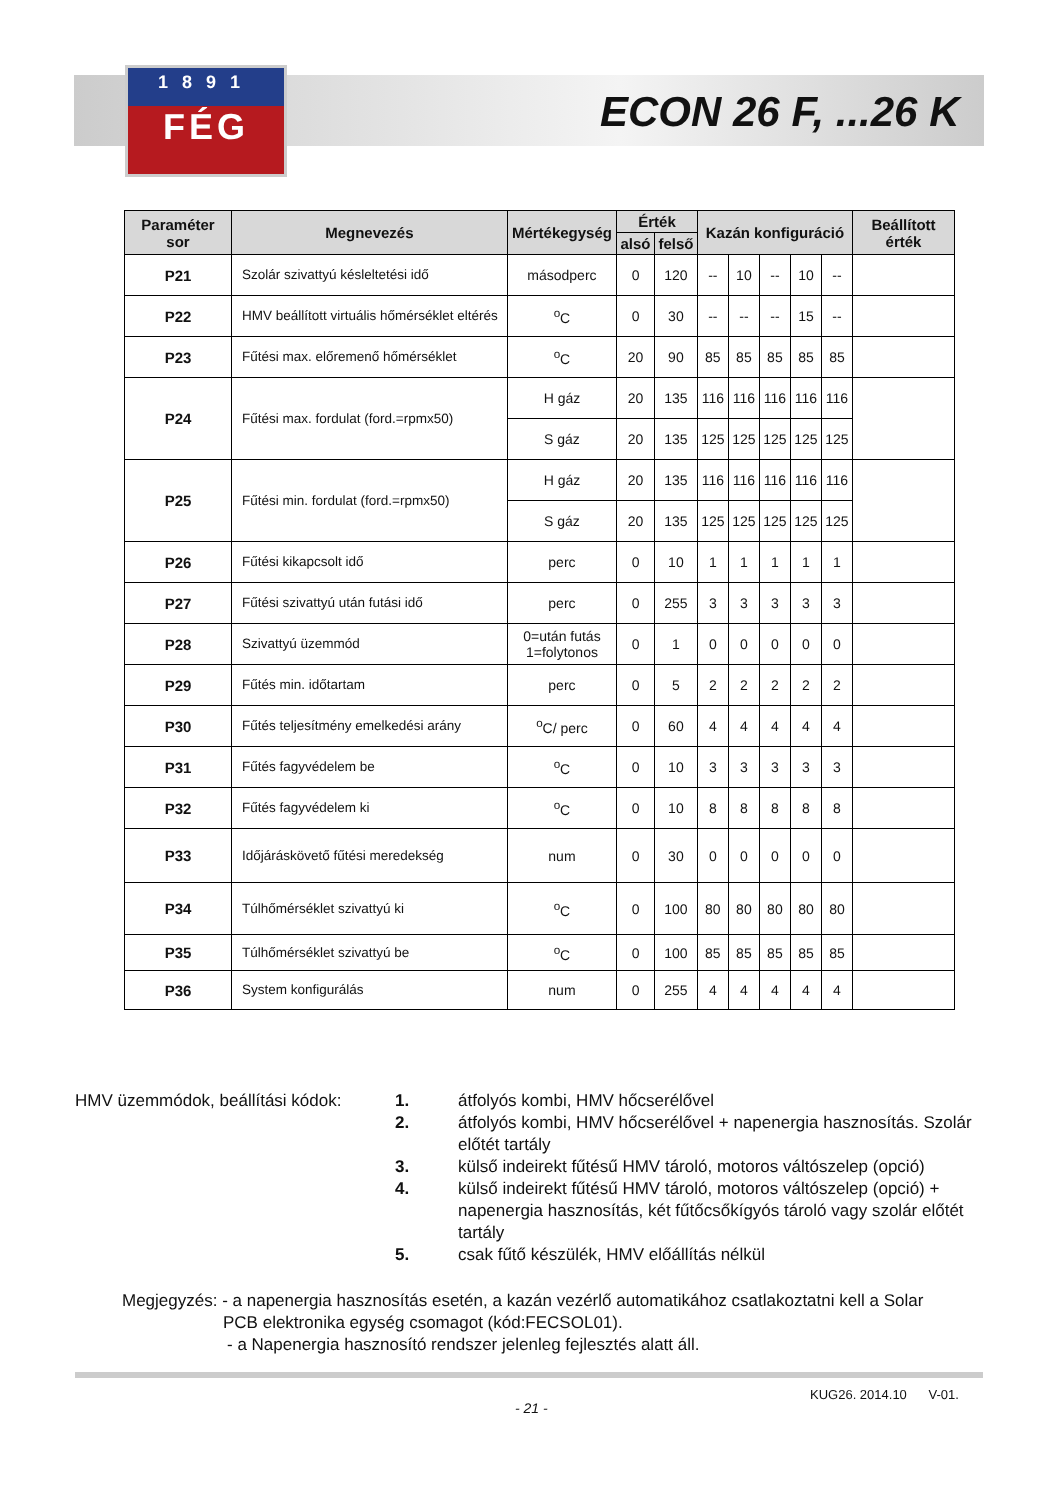1891
FÉG
ECON 26 F, ...26 K
| Paraméter sor | Megnevezés | Mértékegység | Érték | | Kazán konfiguráció | | | | | Beállított érték |
| --- | --- | --- | --- | --- | --- | --- | --- | --- | --- | --- |
| | | | alsó | felső | | | | | | |
| P21 | Szolár szivattyú késleltetési idő | másodperc | 0 | 120 | -- | 10 | -- | 10 | -- | |
| P22 | HMV beállított virtuális hőmérséklet eltérés | <sup>o</sup> C | 0 | 30 | -- | -- | -- | 15 | -- | |
| P23 | Fűtési max. előremenő hőmérséklet | <sup>o</sup> C | 20 | 90 | 85 | 85 | 85 | 85 | 85 | |
| P24 | Fűtési max. fordulat (ford.=rpmx50) | H gáz | 20 | 135 | 116 | 116 | 116 | 116 | 116 | |
| | | S gáz | 20 | 135 | 125 | 125 | 125 | 125 | 125 | |
| P25 | Fűtési min. fordulat (ford.=rpmx50) | H gáz | 20 | 135 | 116 | 116 | 116 | 116 | 116 | |
| | | S gáz | 20 | 135 | 125 | 125 | 125 | 125 | 125 | |
| P26 | Fűtési kikapcsolt idő | perc | 0 | 10 | 1 | 1 | 1 | 1 | 1 | |
| P27 | Fűtési szivattyú után futási idő | perc | 0 | 255 | 3 | 3 | 3 | 3 | 3 | |
| P28 | Szivattyú üzemmód | 0=után futás 1=folytonos | 0 | 1 | 0 | 0 | 0 | 0 | 0 | |
| P29 | Fűtés min. időtartam | perc | 0 | 5 | 2 | 2 | 2 | 2 | 2 | |
| P30 | Fűtés teljesítmény emelkedési arány | <sup>o</sup> C/ perc | 0 | 60 | 4 | 4 | 4 | 4 | 4 | |
| P31 | Fűtés fagyvédelem be | <sup>o</sup> C | 0 | 10 | 3 | 3 | 3 | 3 | 3 | |
| P32 | Fűtés fagyvédelem ki | <sup>o</sup> C | 0 | 10 | 8 | 8 | 8 | 8 | 8 | |
| P33 | Időjáráskövető fűtési meredekség | num | 0 | 30 | 0 | 0 | 0 | 0 | 0 | |
| P34 | Túlhőmérséklet szivattyú ki | <sup>o</sup> C | 0 | 100 | 80 | 80 | 80 | 80 | 80 | |
| P35 | Túlhőmérséklet szivattyú be | <sup>o</sup> C | 0 | 100 | 85 | 85 | 85 | 85 | 85 | |
| P36 | System konfigurálás | num | 0 | 255 | 4 | 4 | 4 | 4 | 4 | |
HMV üzemmódok, beállítási kódok:
1. átfolyós kombi, HMV hőcserélővel
2. átfolyós kombi, HMV hőcserélővel + napenergia hasznosítás. Szolár előtét tartály
3. külső indeirekt fűtésű HMV tároló, motoros váltószelep (opció)
4. külső indeirekt fűtésű HMV tároló, motoros váltószelep (opció) + napenergia hasznosítás, két fűtőcsőkígyós tároló vagy szolár előtét tartály
5. csak fűtő készülék, HMV előállítás nélkül
Megjegyzés: - a napenergia hasznosítás esetén, a kazán vezérlő automatikához csatlakoztatni kell a Solar
PCB elektronika egység csomagot (kód:FECSOL01).
- a Napenergia hasznosító rendszer jelenleg fejlesztés alatt áll.
KUG26. 2014.10 V-01.
- 21 -